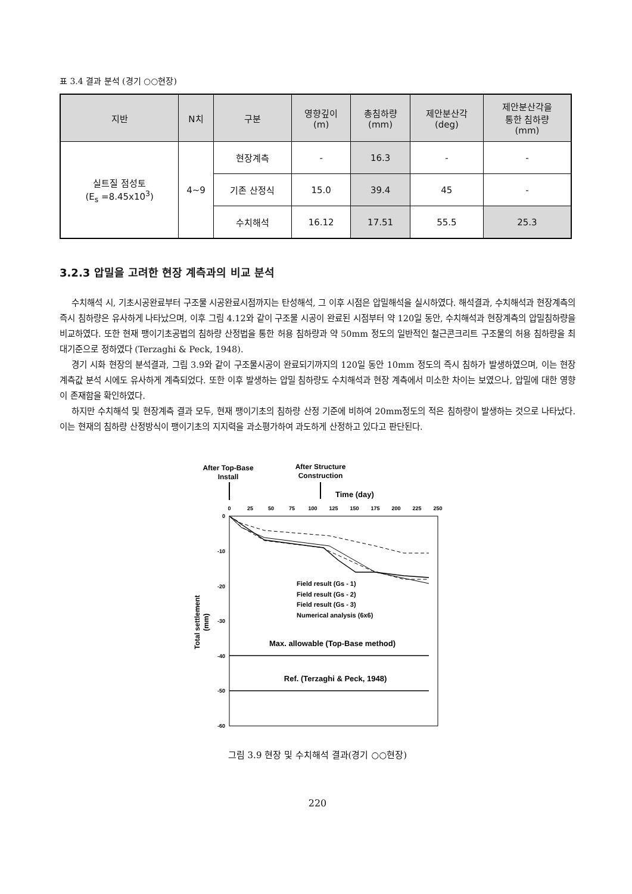표 3.4 결과 분석 (경기 ○○현장)
| 지반 | N치 | 구분 | 영향깊이 (m) | 총침하량 (mm) | 제안분산각 (deg) | 제안분산각을 통한 침하량 (mm) |
| --- | --- | --- | --- | --- | --- | --- |
| 실트질 점성토 (E<sub>s</sub> =8.45x10<sup>3</sup>) | 4~9 | 현장계측 | - | 16.3 | - | - |
| | | 기존 산정식 | 15.0 | 39.4 | 45 | - |
| | | 수치해석 | 16.12 | 17.51 | 55.5 | 25.3 |
3.2.3 압밀을 고려한 현장 계측과의 비교 분석
수치해석 시, 기초시공완료부터 구조물 시공완료시점까지는 탄성해석, 그 이후 시점은 압밀해석을 실시하였다. 해석결과, 수치해석과 현장계측의 즉시 침하량은 유사하게 나타났으며, 이후 그림 4.12와 같이 구조물 시공이 완료된 시점부터 약 120일 동안, 수치해석과 현장계측의 압밀침하량을 비교하였다. 또한 현재 팽이기초공법의 침하량 산정법을 통한 허용 침하량과 약 50mm 정도의 일반적인 철근콘크리트 구조물의 허용 침하량을 최대기준으로 정하였다 (Terzaghi & Peck, 1948).
경기 시화 현장의 분석결과, 그림 3.9와 같이 구조물시공이 완료되기까지의 120일 동안 10mm 정도의 즉시 침하가 발생하였으며, 이는 현장계측값 분석 시에도 유사하게 계측되었다. 또한 이후 발생하는 압밀 침하량도 수치해석과 현장 계측에서 미소한 차이는 보였으나, 압밀에 대한 영향이 존재함을 확인하였다.
하지만 수치해석 및 현장계측 결과 모두, 현재 팽이기초의 침하량 산정 기준에 비하여 20mm정도의 적은 침하량이 발생하는 것으로 나타났다. 이는 현재의 침하량 산정방식이 팽이기초의 지지력을 과소평가하여 과도하게 산정하고 있다고 판단된다.
After Top-Base
Install
After Structure
Construction
Time (day)
0
25
50
75
100
125
150
175
200
225
250
0
-10
-20
-30
-40
-50
-60
Field result (Gs - 1)
Field result (Gs - 2)
Field result (Gs - 3)
Numerical analysis (6x6)
Max. allowable (Top-Base method)
Ref. (Terzaghi & Peck, 1948)
Total settlement
(mm)
그림 3.9 현장 및 수치해석 결과(경기 ○○현장)
220